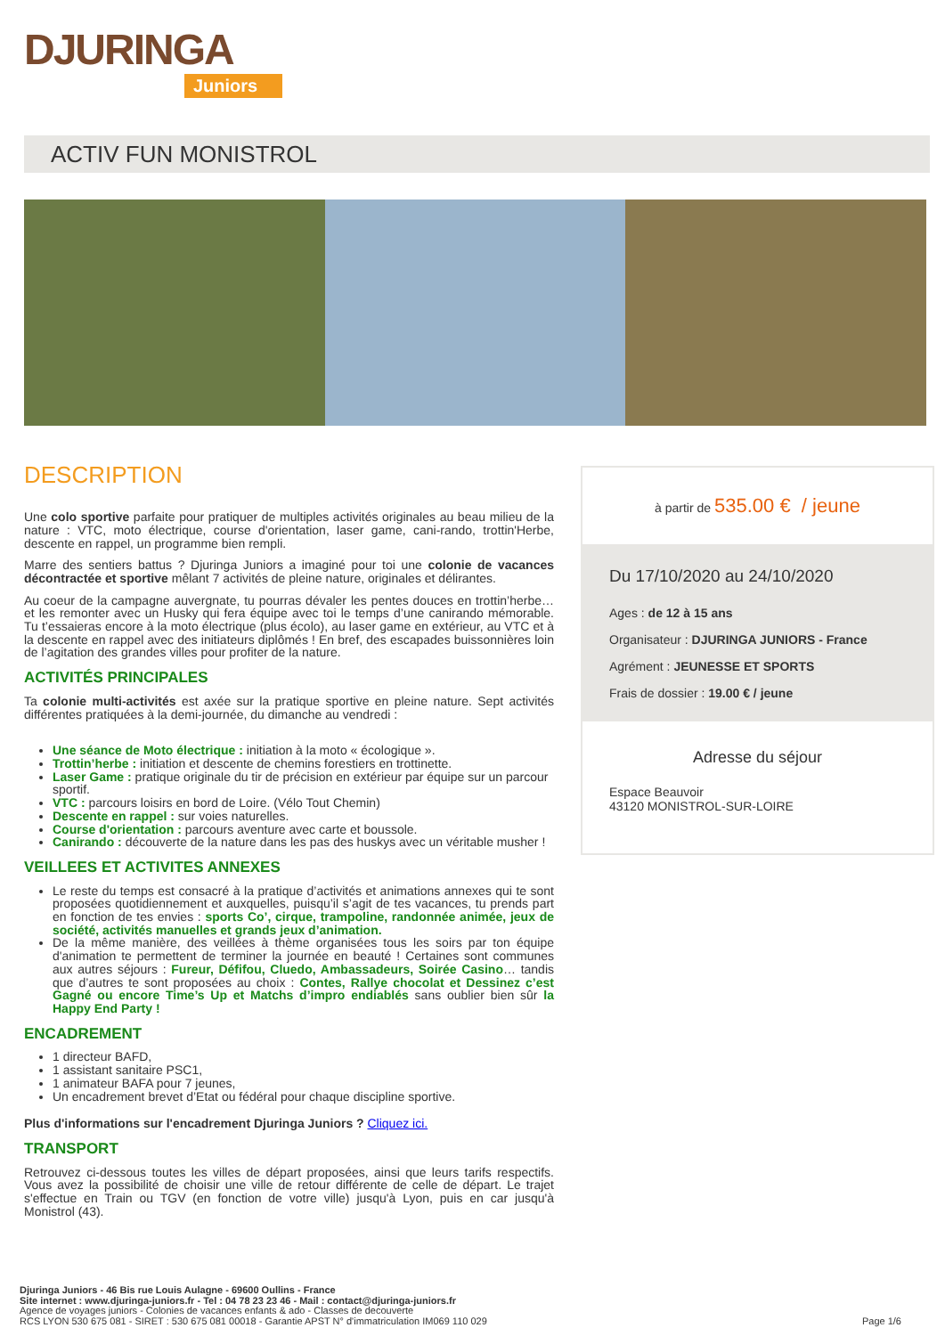DJURINGA
Juniors
ACTIV FUN MONISTROL
DESCRIPTION
Une colo sportive parfaite pour pratiquer de multiples activités originales au beau milieu de la nature : VTC, moto électrique, course d'orientation, laser game, cani-rando, trottin'Herbe, descente en rappel, un programme bien rempli.
Marre des sentiers battus ? Djuringa Juniors a imaginé pour toi une colonie de vacances décontractée et sportive mêlant 7 activités de pleine nature, originales et délirantes.
Au coeur de la campagne auvergnate, tu pourras dévaler les pentes douces en trottin’herbe… et les remonter avec un Husky qui fera équipe avec toi le temps d’une canirando mémorable. Tu t’essaieras encore à la moto électrique (plus écolo), au laser game en extérieur, au VTC et à la descente en rappel avec des initiateurs diplômés ! En bref, des escapades buissonnières loin de l’agitation des grandes villes pour profiter de la nature.
ACTIVITÉS PRINCIPALES
Ta colonie multi-activités est axée sur la pratique sportive en pleine nature. Sept activités différentes pratiquées à la demi-journée, du dimanche au vendredi :
Une séance de Moto électrique : initiation à la moto « écologique ».
Trottin’herbe : initiation et descente de chemins forestiers en trottinette.
Laser Game : pratique originale du tir de précision en extérieur par équipe sur un parcour sportif.
VTC : parcours loisirs en bord de Loire. (Vélo Tout Chemin)
Descente en rappel : sur voies naturelles.
Course d'orientation : parcours aventure avec carte et boussole.
Canirando : découverte de la nature dans les pas des huskys avec un véritable musher !
VEILLEES ET ACTIVITES ANNEXES
Le reste du temps est consacré à la pratique d’activités et animations annexes qui te sont proposées quotidiennement et auxquelles, puisqu’il s’agit de tes vacances, tu prends part en fonction de tes envies : sports Co’, cirque, trampoline, randonnée animée, jeux de société, activités manuelles et grands jeux d’animation.
De la même manière, des veillées à thème organisées tous les soirs par ton équipe d'animation te permettent de terminer la journée en beauté ! Certaines sont communes aux autres séjours : Fureur, Défifou, Cluedo, Ambassadeurs, Soirée Casino… tandis que d’autres te sont proposées au choix : Contes, Rallye chocolat et Dessinez c’est Gagné ou encore Time’s Up et Matchs d’impro endiablés sans oublier bien sûr la Happy End Party !
ENCADREMENT
1 directeur BAFD,
1 assistant sanitaire PSC1,
1 animateur BAFA pour 7 jeunes,
Un encadrement brevet d’Etat ou fédéral pour chaque discipline sportive.
Plus d'informations sur l'encadrement Djuringa Juniors ? Cliquez ici.
TRANSPORT
Retrouvez ci-dessous toutes les villes de départ proposées, ainsi que leurs tarifs respectifs. Vous avez la possibilité de choisir une ville de retour différente de celle de départ. Le trajet s'effectue en Train ou TGV (en fonction de votre ville) jusqu'à Lyon, puis en car jusqu'à Monistrol (43).
à partir de 535.00 € / jeune
Du 17/10/2020 au 24/10/2020
Ages : de 12 à 15 ans
Organisateur : DJURINGA JUNIORS - France
Agrément : JEUNESSE ET SPORTS
Frais de dossier : 19.00 € / jeune
Adresse du séjour
Espace Beauvoir
43120 MONISTROL-SUR-LOIRE
Djuringa Juniors - 46 Bis rue Louis Aulagne - 69600 Oullins - France
Site internet : www.djuringa-juniors.fr - Tel : 04 78 23 23 46 - Mail : contact@djuringa-juniors.fr
Agence de voyages juniors - Colonies de vacances enfants & ado - Classes de decouverte
RCS LYON 530 675 081 - SIRET : 530 675 081 00018 - Garantie APST N° d'immatriculation IM069 110 029
Page 1/6